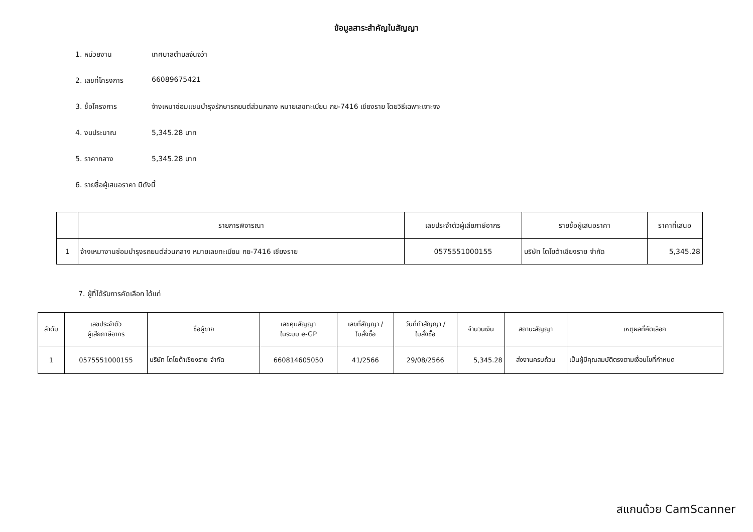ข้อมูลสาระสำคัญในสัญญา
1. หน่วยงาน เทศบาลตำบลจันจว้า
2. เลขที่โครงการ 66089675421
3. ชื่อโครงการ จ้างเหมาซ่อมแซมบำรุงรักษารถยนต์ส่วนกลาง หมายเลขทะเบียน กย-7416 เชียงราย โดยวิธีเฉพาะเจาะจง
4. งบประมาณ 5,345.28 บาท
5. ราคากลาง 5,345.28 บาท
6. รายชื่อผู้เสนอราคา มีดังนี้
| | รายการพิจารณา | เลขประจำตัวผู้เสียภาษีอากร | รายชื่อผู้เสนอราคา | ราคาที่เสนอ |
| --- | --- | --- | --- | --- |
| 1 | จ้างเหมางานซ่อมบำรุงรถยนต์ส่วนกลาง หมายเลขทะเบียน กย-7416 เชียงราย | 0575551000155 | บริษัท โตโยต้าเชียงราย จำกัด | 5,345.28 |
7. ผู้ที่ได้รับการคัดเลือก ได้แก่
| ลำดับ | เลขประจำตัว ผู้เสียภาษีอากร | ชื่อผู้ขาย | เลขคุมสัญญา ในระบบ e-GP | เลขที่สัญญา / ใบสั่งซื้อ | วันที่ทำสัญญา / ใบสั่งซื้อ | จำนวนเงิน | สถานะสัญญา | เหตุผลที่คัดเลือก |
| --- | --- | --- | --- | --- | --- | --- | --- | --- |
| 1 | 0575551000155 | บริษัท โตโยต้าเชียงราย จำกัด | 660814605050 | 41/2566 | 29/08/2566 | 5,345.28 | ส่งงานครบถ้วน | เป็นผู้มีคุณสมบัติตรงตามเงื่อนไขที่กำหนด |
สแกนด้วย CamScanner